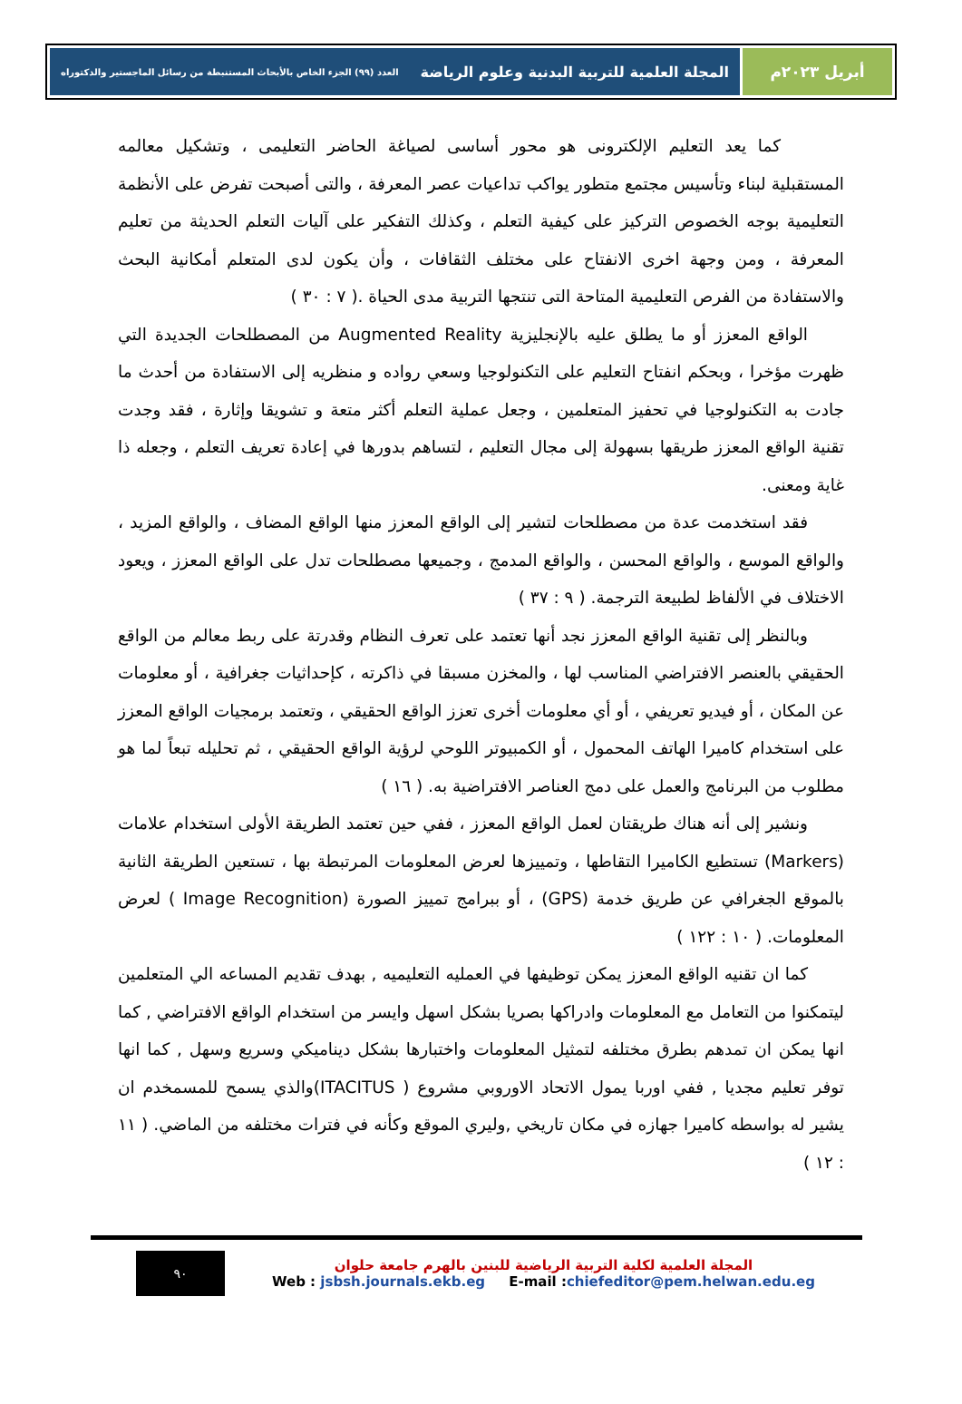أبريل ٢٠٢٣م المجلة العلمية للتربية البدنية وعلوم الرياضة العدد (٩٩) الجزء الخاص بالأبحاث المستنبطة من رسائل الماجستير والدكتوراه
كما يعد التعليم الإلكترونى هو محور أساسى لصياغة الحاضر التعليمى ، وتشكيل معالمه المستقبلية لبناء وتأسيس مجتمع متطور يواكب تداعيات عصر المعرفة ، والتى أصبحت تفرض على الأنظمة التعليمية بوجه الخصوص التركيز على كيفية التعلم ، وكذلك التفكير على آليات التعلم الحديثة من تعليم المعرفة ، ومن وجهة اخرى الانفتاح على مختلف الثقافات ، وأن يكون لدى المتعلم أمكانية البحث والاستفادة من الفرص التعليمية المتاحة التى تنتجها التربية مدى الحياة .( ٧ : ٣٠ )
الواقع المعزز أو ما يطلق عليه بالإنجليزية Augmented Reality من المصطلحات الجديدة التي ظهرت مؤخرا ، وبحكم انفتاح التعليم على التكنولوجيا وسعي رواده و منظريه إلى الاستفادة من أحدث ما جادت به التكنولوجيا في تحفيز المتعلمين ، وجعل عملية التعلم أكثر متعة و تشويقا وإثارة ، فقد وجدت تقنية الواقع المعزز طريقها بسهولة إلى مجال التعليم ، لتساهم بدورها في إعادة تعريف التعلم ، وجعله ذا غاية ومعنى.
فقد استخدمت عدة من مصطلحات لتشير إلى الواقع المعزز منها الواقع المضاف ، والواقع المزيد ، والواقع الموسع ، والواقع المحسن ، والواقع المدمج ، وجميعها مصطلحات تدل على الواقع المعزز ، ويعود الاختلاف في الألفاظ لطبيعة الترجمة. ( ٩ : ٣٧ )
وبالنظر إلى تقنية الواقع المعزز نجد أنها تعتمد على تعرف النظام وقدرتة على ربط معالم من الواقع الحقيقي بالعنصر الافتراضي المناسب لها ، والمخزن مسبقا في ذاكرته ، كإحداثيات جغرافية ، أو معلومات عن المكان ، أو فيديو تعريفي ، أو أي معلومات أخرى تعزز الواقع الحقيقي ، وتعتمد برمجيات الواقع المعزز على استخدام كاميرا الهاتف المحمول ، أو الكمبيوتر اللوحي لرؤية الواقع الحقيقي ، ثم تحليله تبعاً لما هو مطلوب من البرنامج والعمل على دمج العناصر الافتراضية به. ( ١٦ )
ونشير إلى أنه هناك طريقتان لعمل الواقع المعزز ، ففي حين تعتمد الطريقة الأولى استخدام علامات (Markers) تستطيع الكاميرا التقاطها ، وتمييزها لعرض المعلومات المرتبطة بها ، تستعين الطريقة الثانية بالموقع الجغرافي عن طريق خدمة (GPS) ، أو ببرامج تمييز الصورة (Image Recognition ) لعرض المعلومات. ( ١٠ : ١٢٢ )
كما ان تقنيه الواقع المعزز يمكن توظيفها في العمليه التعليميه , بهدف تقديم المساعه الي المتعلمين ليتمكنوا من التعامل مع المعلومات وادراكها بصريا بشكل اسهل وايسر من استخدام الواقع الافتراضي , كما انها يمكن ان تمدهم بطرق مختلفه لتمثيل المعلومات واختبارها بشكل ديناميكي وسريع وسهل , كما انها توفر تعليم مجديا , ففي اوربا يمول الاتحاد الاوروبي مشروع ( ITACITUS)والذي يسمح للمسمخدم ان يشير له بواسطه كاميرا جهازه في مكان تاريخي ,وليري الموقع وكأنه في فترات مختلفه من الماضي. ( ١١ : ١٢ )
٩٠
المجلة العلمية لكلية التربية الرياضية للبنين بالهرم جامعة حلوان
Web : jsbsh.journals.ekb.eg E-mail :chiefeditor@pem.helwan.edu.eg